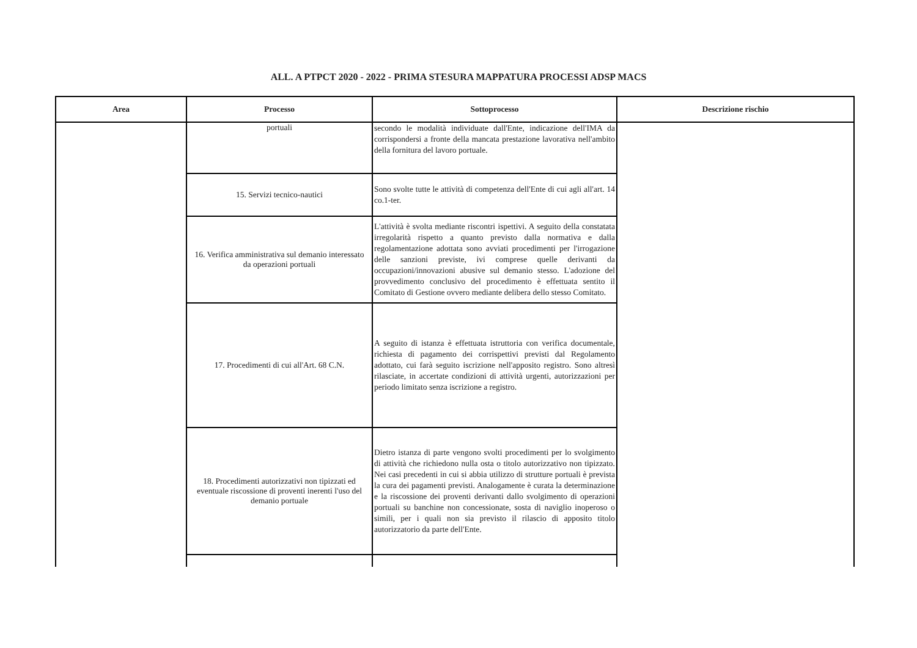ALL. A PTPCT 2020 - 2022 - PRIMA STESURA MAPPATURA PROCESSI ADSP MACS
| Area | Processo | Sottoprocesso | Descrizione rischio |
| --- | --- | --- | --- |
| | portuali | secondo le modalità individuate dall'Ente, indicazione dell'IMA da corrispondersi a fronte della mancata prestazione lavorativa nell'ambito della fornitura del lavoro portuale. | |
| | 15. Servizi tecnico-nautici | Sono svolte tutte le attività di competenza dell'Ente di cui agli all'art. 14 co.1-ter. | |
| | 16. Verifica amministrativa sul demanio interessato da operazioni portuali | L'attività è svolta mediante riscontri ispettivi. A seguito della constatata irregolarità rispetto a quanto previsto dalla normativa e dalla regolamentazione adottata sono avviati procedimenti per l'irrogazione delle sanzioni previste, ivi comprese quelle derivanti da occupazioni/innovazioni abusive sul demanio stesso. L'adozione del provvedimento conclusivo del procedimento è effettuata sentito il Comitato di Gestione ovvero mediante delibera dello stesso Comitato. | |
| | 17. Procedimenti di cui all'Art. 68 C.N. | A seguito di istanza è effettuata istruttoria con verifica documentale, richiesta di pagamento dei corrispettivi previsti dal Regolamento adottato, cui farà seguito iscrizione nell'apposito registro. Sono altresì rilasciate, in accertate condizioni di attività urgenti, autorizzazioni per periodo limitato senza iscrizione a registro. | |
| | 18. Procedimenti autorizzativi non tipizzati ed eventuale riscossione di proventi inerenti l'uso del demanio portuale | Dietro istanza di parte vengono svolti procedimenti per lo svolgimento di attività che richiedono nulla osta o titolo autorizzativo non tipizzato. Nei casi precedenti in cui si abbia utilizzo di strutture portuali è prevista la cura dei pagamenti previsti. Analogamente è curata la determinazione e la riscossione dei proventi derivanti dallo svolgimento di operazioni portuali su banchine non concessionate, sosta di naviglio inoperoso o simili, per i quali non sia previsto il rilascio di apposito titolo autorizzatorio da parte dell'Ente. | |